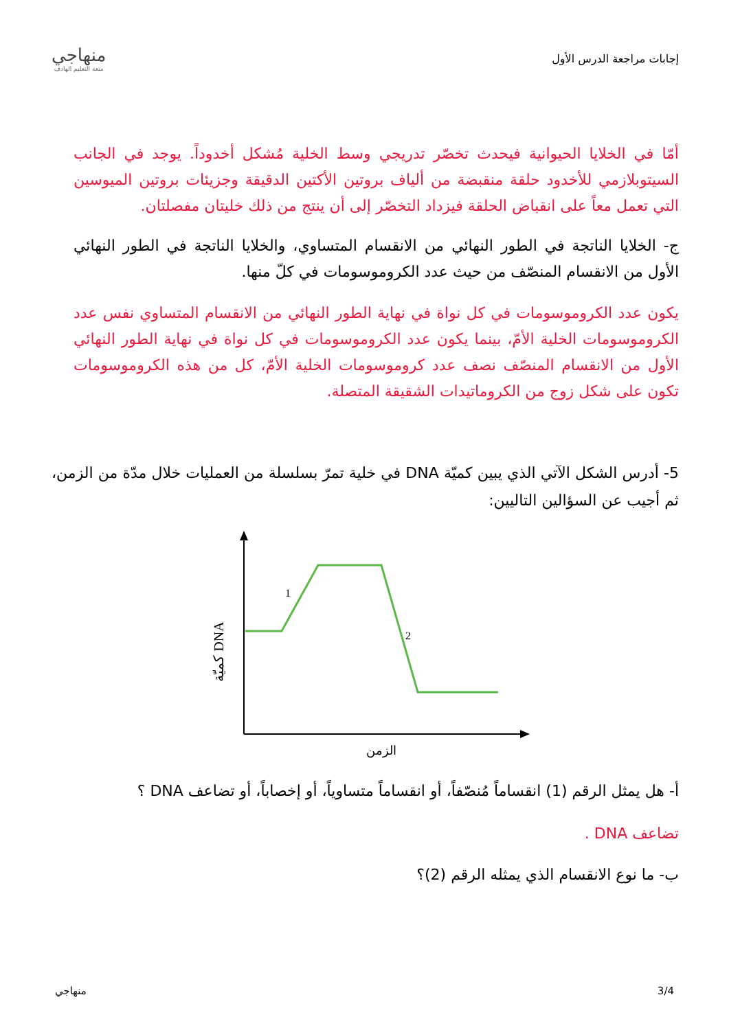إجابات مراجعة الدرس الأول
منهاجي
متعة التعليم الهادف
أمّا في الخلايا الحيوانية فيحدث تخصّر تدريجي وسط الخلية مُشكل أخدوداً. يوجد في الجانب السيتوبلازمي للأخدود حلقة منقبضة من ألياف بروتين الأكتين الدقيقة وجزيئات بروتين الميوسين التي تعمل معاً على انقباض الحلقة فيزداد التخصّر إلى أن ينتج من ذلك خليتان مفصلتان.
ج- الخلايا الناتجة في الطور النهائي من الانقسام المتساوي، والخلايا الناتجة في الطور النهائي الأول من الانقسام المنصّف من حيث عدد الكروموسومات في كلّ منها.
يكون عدد الكروموسومات في كل نواة في نهاية الطور النهائي من الانقسام المتساوي نفس عدد الكروموسومات الخلية الأمّ، بينما يكون عدد الكروموسومات في كل نواة في نهاية الطور النهائي الأول من الانقسام المنصّف نصف عدد كروموسومات الخلية الأمّ، كل من هذه الكروموسومات تكون على شكل زوج من الكروماتيدات الشقيقة المتصلة.
5- أدرس الشكل الآتي الذي يبين كميّة DNA في خلية تمرّ بسلسلة من العمليات خلال مدّة من الزمن، ثم أجيب عن السؤالين التاليين:
1
2
كميّة DNA
الزمن
أ- هل يمثل الرقم (1) انقساماً مُنصّفاً، أو انقساماً متساوياً، أو إخصاباً، أو تضاعف DNA ؟
تضاعف DNA .
ب- ما نوع الانقسام الذي يمثله الرقم (2)؟
3/4 منهاجي